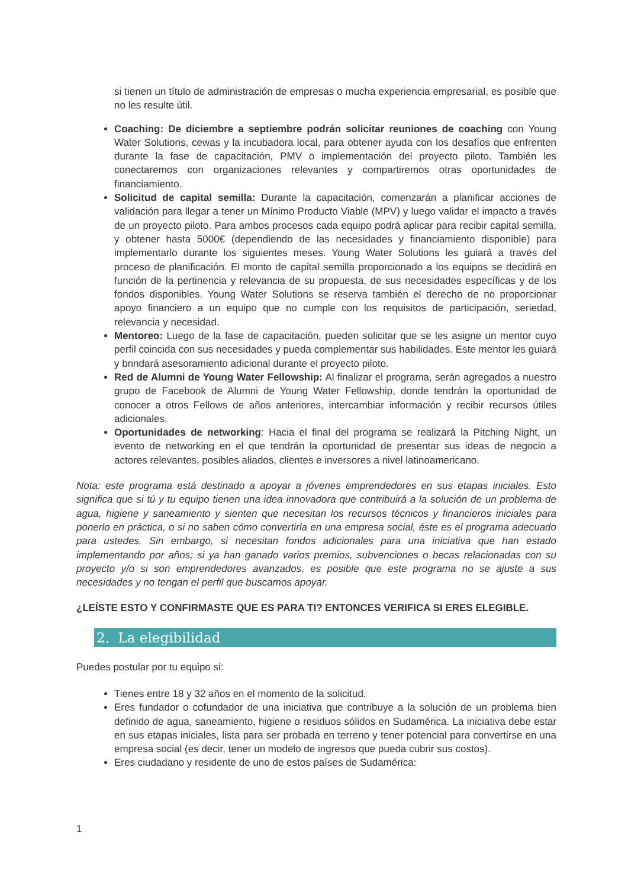si tienen un título de administración de empresas o mucha experiencia empresarial, es posible que no les resulte útil.
Coaching: De diciembre a septiembre podrán solicitar reuniones de coaching con Young Water Solutions, cewas y la incubadora local, para obtener ayuda con los desafíos que enfrenten durante la fase de capacitación, PMV o implementación del proyecto piloto. También les conectaremos con organizaciones relevantes y compartiremos otras oportunidades de financiamiento.
Solicitud de capital semilla: Durante la capacitación, comenzarán a planificar acciones de validación para llegar a tener un Mínimo Producto Viable (MPV) y luego validar el impacto a través de un proyecto piloto. Para ambos procesos cada equipo podrá aplicar para recibir capital semilla, y obtener hasta 5000€ (dependiendo de las necesidades y financiamiento disponible) para implementarlo durante los siguientes meses. Young Water Solutions les guiará a través del proceso de planificación. El monto de capital semilla proporcionado a los equipos se decidirá en función de la pertinencia y relevancia de su propuesta, de sus necesidades específicas y de los fondos disponibles. Young Water Solutions se reserva también el derecho de no proporcionar apoyo financiero a un equipo que no cumple con los requisitos de participación, seriedad, relevancia y necesidad.
Mentoreo: Luego de la fase de capacitación, pueden solicitar que se les asigne un mentor cuyo perfil coincida con sus necesidades y pueda complementar sus habilidades. Este mentor les guiará y brindará asesoramiento adicional durante el proyecto piloto.
Red de Alumni de Young Water Fellowship: Al finalizar el programa, serán agregados a nuestro grupo de Facebook de Alumni de Young Water Fellowship, donde tendrán la oportunidad de conocer a otros Fellows de años anteriores, intercambiar información y recibir recursos útiles adicionales.
Oportunidades de networking: Hacia el final del programa se realizará la Pitching Night, un evento de networking en el que tendrán la oportunidad de presentar sus ideas de negocio a actores relevantes, posibles aliados, clientes e inversores a nivel latinoamericano.
Nota: este programa está destinado a apoyar a jóvenes emprendedores en sus etapas iniciales. Esto significa que si tú y tu equipo tienen una idea innovadora que contribuirá a la solución de un problema de agua, higiene y saneamiento y sienten que necesitan los recursos técnicos y financieros iniciales para ponerlo en práctica, o si no saben cómo convertirla en una empresa social, éste es el programa adecuado para ustedes. Sin embargo, si necesitan fondos adicionales para una iniciativa que han estado implementando por años; si ya han ganado varios premios, subvenciones o becas relacionadas con su proyecto y/o si son emprendedores avanzados, es posible que este programa no se ajuste a sus necesidades y no tengan el perfil que buscamos apoyar.
¿LEÍSTE ESTO Y CONFIRMASTE QUE ES PARA TI? ENTONCES VERIFICA SI ERES ELEGIBLE.
2. La elegibilidad
Puedes postular por tu equipo si:
Tienes entre 18 y 32 años en el momento de la solicitud.
Eres fundador o cofundador de una iniciativa que contribuye a la solución de un problema bien definido de agua, saneamiento, higiene o residuos sólidos en Sudamérica. La iniciativa debe estar en sus etapas iniciales, lista para ser probada en terreno y tener potencial para convertirse en una empresa social (es decir, tener un modelo de ingresos que pueda cubrir sus costos).
Eres ciudadano y residente de uno de estos países de Sudamérica:
1